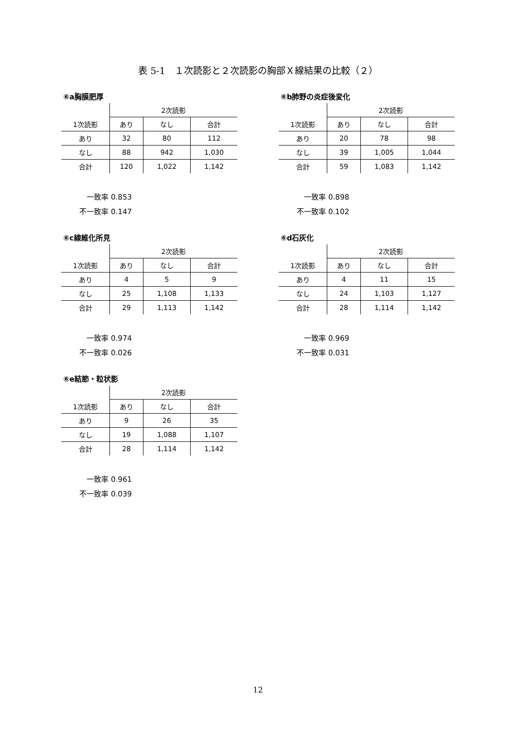表 5-1　１次読影と２次読影の胸部Ｘ線結果の比較（２）
⑥a胸膜肥厚
| | 2次読影 | | |
| 1次読影 | あり | なし | 合計 |
| あり | 32 | 80 | 112 |
| なし | 88 | 942 | 1,030 |
| 合計 | 120 | 1,022 | 1,142 |
一致率 0.853
不一致率 0.147
⑥b肺野の炎症後変化
| | 2次読影 | | |
| 1次読影 | あり | なし | 合計 |
| あり | 20 | 78 | 98 |
| なし | 39 | 1,005 | 1,044 |
| 合計 | 59 | 1,083 | 1,142 |
一致率 0.898
不一致率 0.102
⑥c線維化所見
| | 2次読影 | | |
| 1次読影 | あり | なし | 合計 |
| あり | 4 | 5 | 9 |
| なし | 25 | 1,108 | 1,133 |
| 合計 | 29 | 1,113 | 1,142 |
一致率 0.974
不一致率 0.026
⑥d石灰化
| | 2次読影 | | |
| 1次読影 | あり | なし | 合計 |
| あり | 4 | 11 | 15 |
| なし | 24 | 1,103 | 1,127 |
| 合計 | 28 | 1,114 | 1,142 |
一致率 0.969
不一致率 0.031
⑥e結節・粒状影
| | 2次読影 | | |
| 1次読影 | あり | なし | 合計 |
| あり | 9 | 26 | 35 |
| なし | 19 | 1,088 | 1,107 |
| 合計 | 28 | 1,114 | 1,142 |
一致率 0.961
不一致率 0.039
12